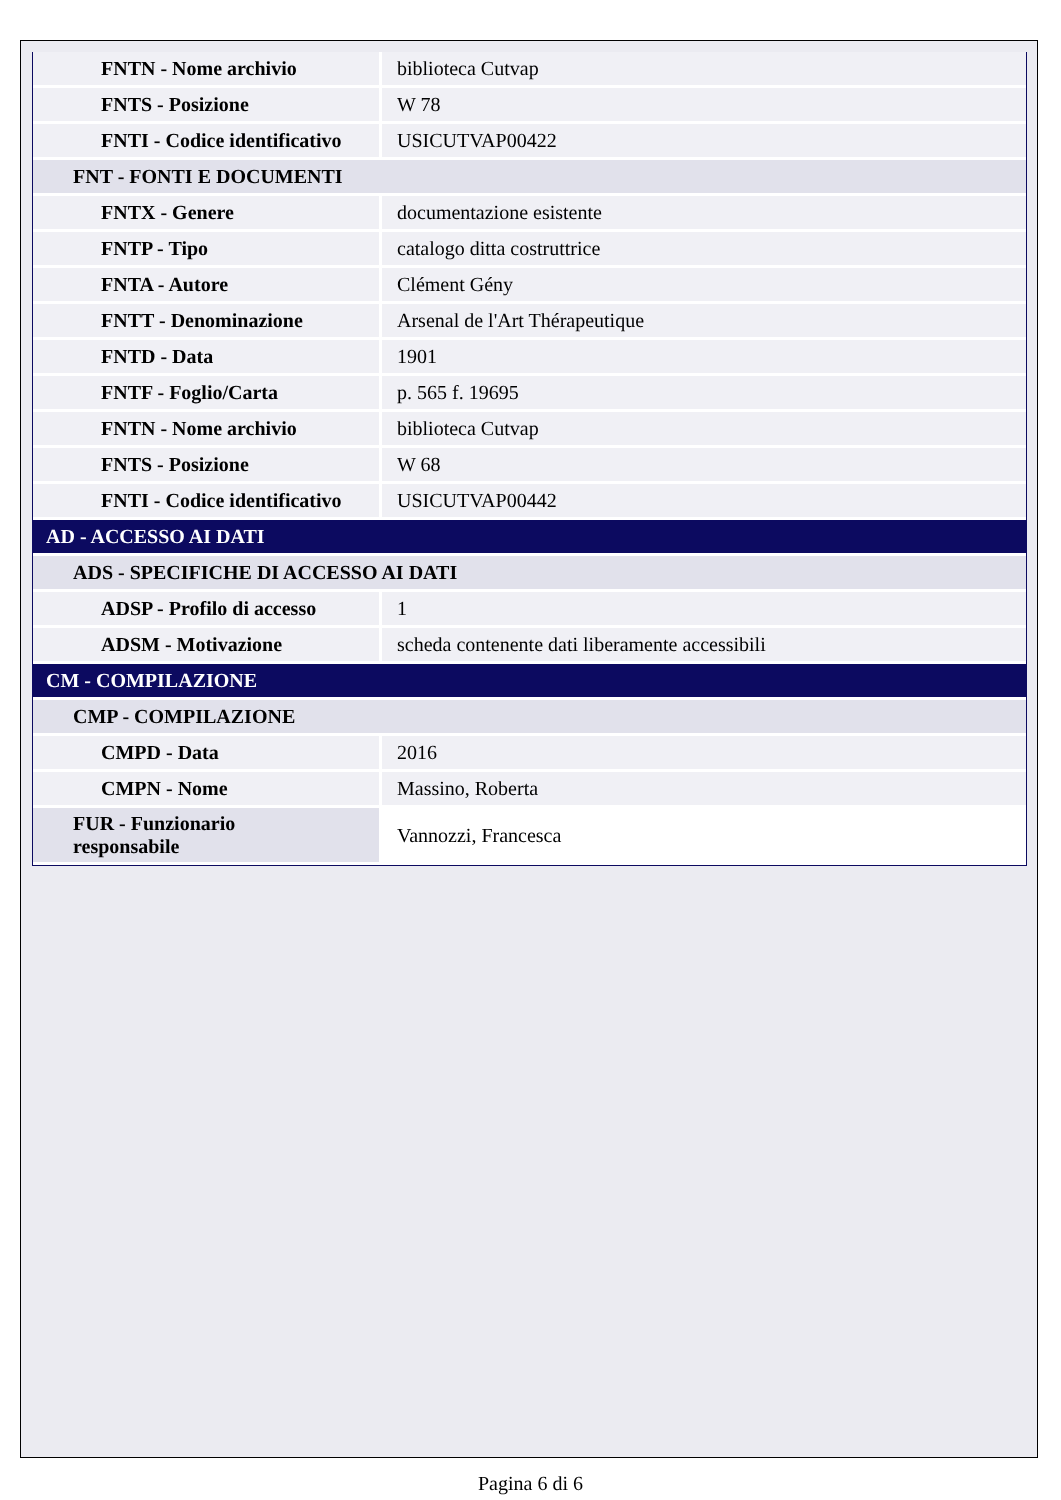| FNTN - Nome archivio | biblioteca Cutvap |
| FNTS - Posizione | W 78 |
| FNTI - Codice identificativo | USICUTVAP00422 |
| FNT - FONTI E DOCUMENTI | |
| FNTX - Genere | documentazione esistente |
| FNTP - Tipo | catalogo ditta costruttrice |
| FNTA - Autore | Clément Gény |
| FNTT - Denominazione | Arsenal de l'Art Thérapeutique |
| FNTD - Data | 1901 |
| FNTF - Foglio/Carta | p. 565 f. 19695 |
| FNTN - Nome archivio | biblioteca Cutvap |
| FNTS - Posizione | W 68 |
| FNTI - Codice identificativo | USICUTVAP00442 |
| AD - ACCESSO AI DATI | |
| ADS - SPECIFICHE DI ACCESSO AI DATI | |
| ADSP - Profilo di accesso | 1 |
| ADSM - Motivazione | scheda contenente dati liberamente accessibili |
| CM - COMPILAZIONE | |
| CMP - COMPILAZIONE | |
| CMPD - Data | 2016 |
| CMPN - Nome | Massino, Roberta |
| FUR - Funzionario responsabile | Vannozzi, Francesca |
Pagina 6 di 6